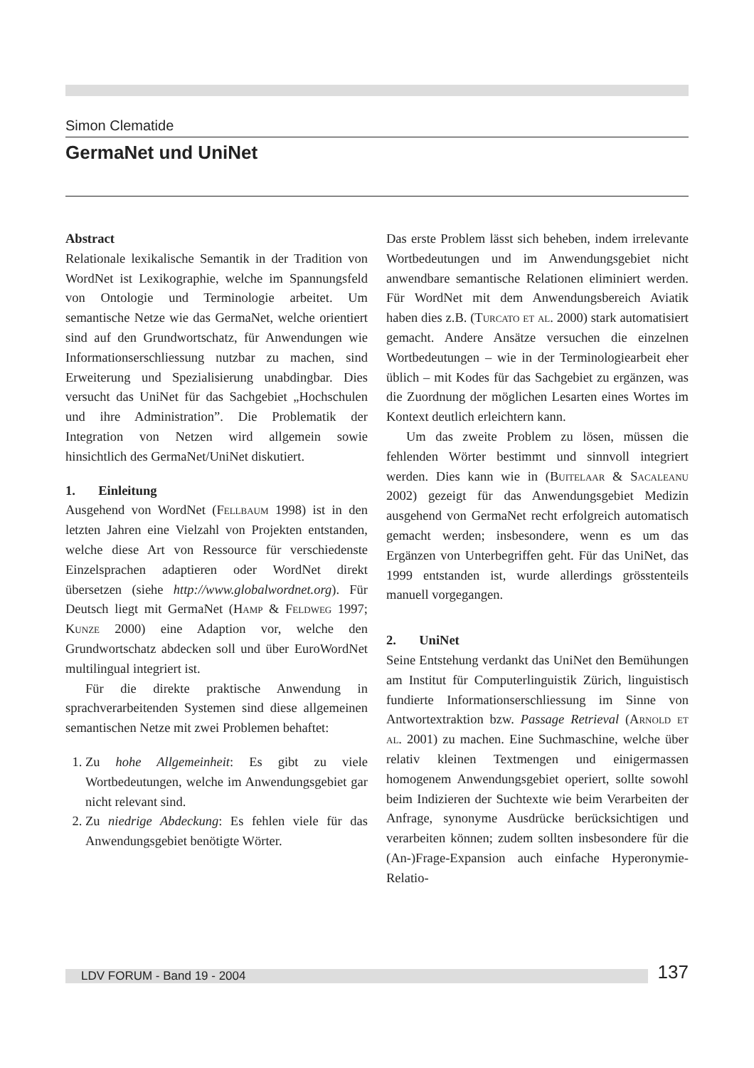Simon Clematide
GermaNet und UniNet
Abstract
Relationale lexikalische Semantik in der Tradition von WordNet ist Lexikographie, welche im Spannungsfeld von Ontologie und Terminologie arbeitet. Um semantische Netze wie das GermaNet, welche orientiert sind auf den Grundwortschatz, für Anwendungen wie Informationserschliessung nutzbar zu machen, sind Erweiterung und Spezialisierung unabdingbar. Dies versucht das UniNet für das Sachgebiet „Hochschulen und ihre Administration”. Die Problematik der Integration von Netzen wird allgemein sowie hinsichtlich des GermaNet/UniNet diskutiert.
1. Einleitung
Ausgehend von WordNet (Fellbaum 1998) ist in den letzten Jahren eine Vielzahl von Projekten entstanden, welche diese Art von Ressource für verschiedenste Einzelsprachen adaptieren oder WordNet direkt übersetzen (siehe http://www.globalwordnet.org). Für Deutsch liegt mit GermaNet (Hamp & Feldweg 1997; Kunze 2000) eine Adaption vor, welche den Grundwortschatz abdecken soll und über EuroWordNet multilingual integriert ist.
Für die direkte praktische Anwendung in sprachverarbeitenden Systemen sind diese allgemeinen semantischen Netze mit zwei Problemen behaftet:
1. Zu hohe Allgemeinheit: Es gibt zu viele Wortbedeutungen, welche im Anwendungsgebiet gar nicht relevant sind.
2. Zu niedrige Abdeckung: Es fehlen viele für das Anwendungsgebiet benötigte Wörter.
Das erste Problem lässt sich beheben, indem irrelevante Wortbedeutungen und im Anwendungsgebiet nicht anwendbare semantische Relationen eliminiert werden. Für WordNet mit dem Anwendungsbereich Aviatik haben dies z.B. (Turcato et al. 2000) stark automatisiert gemacht. Andere Ansätze versuchen die einzelnen Wortbedeutungen – wie in der Terminologiearbeit eher üblich – mit Kodes für das Sachgebiet zu ergänzen, was die Zuordnung der möglichen Lesarten eines Wortes im Kontext deutlich erleichtern kann.
Um das zweite Problem zu lösen, müssen die fehlenden Wörter bestimmt und sinnvoll integriert werden. Dies kann wie in (Buitelaar & Sacaleanu 2002) gezeigt für das Anwendungsgebiet Medizin ausgehend von GermaNet recht erfolgreich automatisch gemacht werden; insbesondere, wenn es um das Ergänzen von Unterbegriffen geht. Für das UniNet, das 1999 entstanden ist, wurde allerdings grösstenteils manuell vorgegangen.
2. UniNet
Seine Entstehung verdankt das UniNet den Bemühungen am Institut für Computerlinguistik Zürich, linguistisch fundierte Informationserschliessung im Sinne von Antwortextraktion bzw. Passage Retrieval (Arnold et al. 2001) zu machen. Eine Suchmaschine, welche über relativ kleinen Textmengen und einigermassen homogenem Anwendungsgebiet operiert, sollte sowohl beim Indizieren der Suchtexte wie beim Verarbeiten der Anfrage, synonyme Ausdrücke berücksichtigen und verarbeiten können; zudem sollten insbesondere für die (An-)Frage-Expansion auch einfache Hyperonymie-Relatio-
LDV FORUM - Band 19 - 2004
137